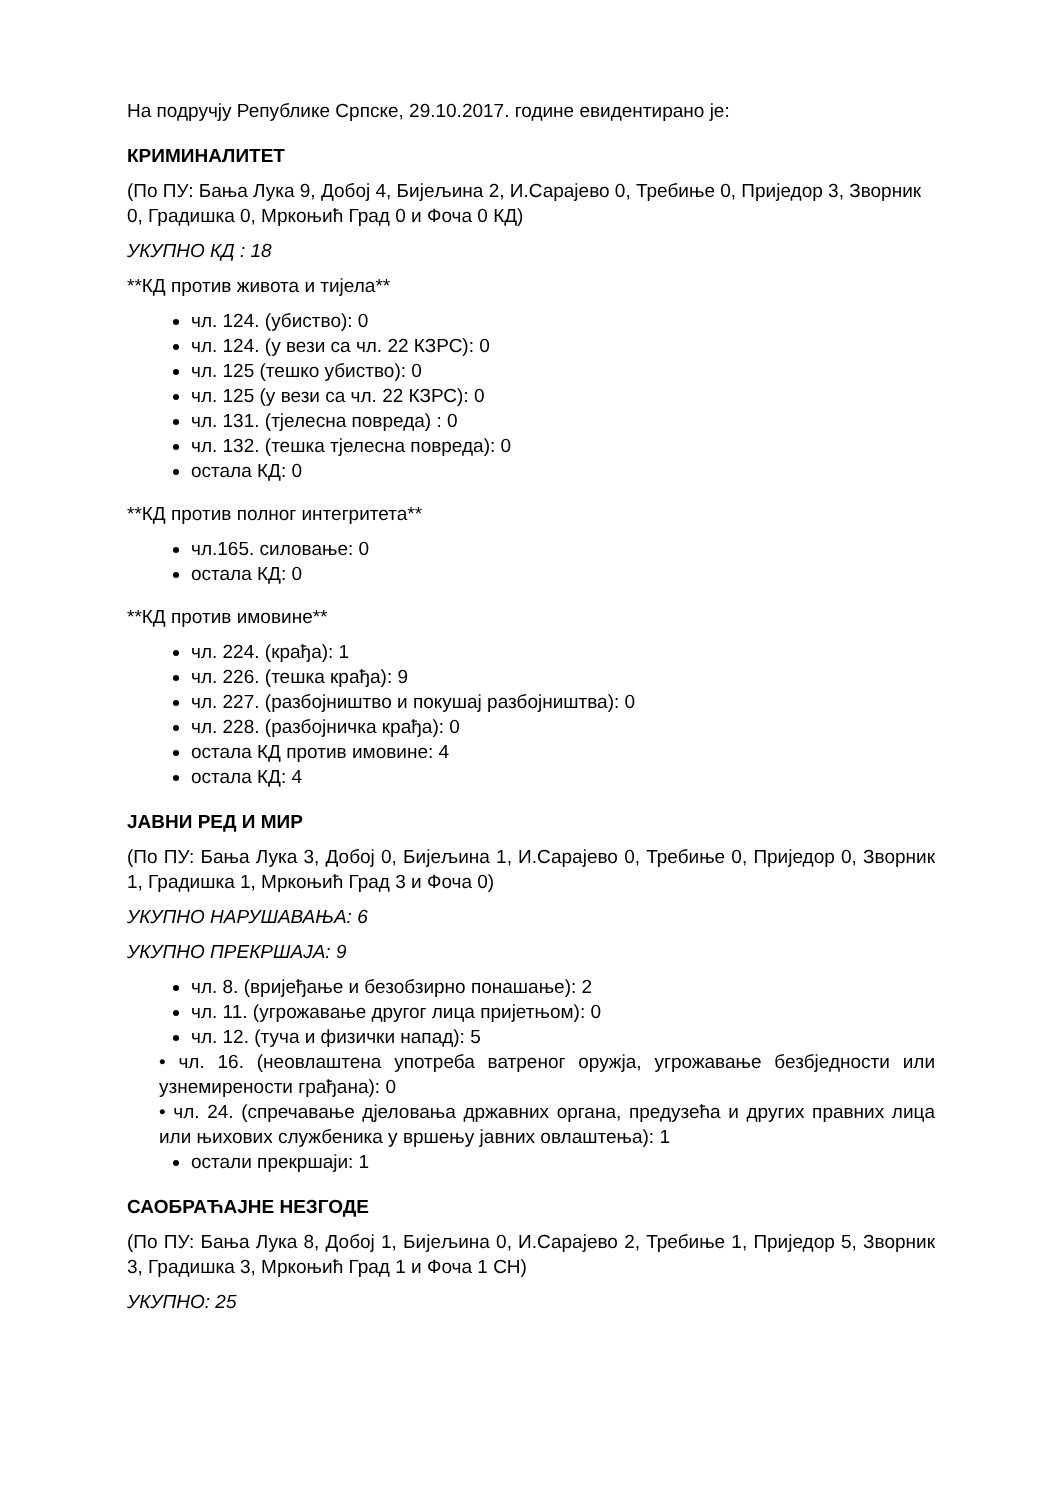На подручју Републике Српске, 29.10.2017. године евидентирано је:
КРИМИНАЛИТЕТ
(По ПУ: Бања Лука 9, Добој 4, Бијељина 2, И.Сарајево 0, Требиње 0, Приједор 3, Зворник 0, Градишка 0, Мркоњић Град 0 и Фоча 0 КД)
УКУПНО КД : 18
**КД против живота и тијела**
чл. 124. (убиство): 0
чл. 124. (у вези са чл. 22 КЗРС): 0
чл. 125 (тешко убиство): 0
чл. 125 (у вези са чл. 22 КЗРС): 0
чл. 131. (тјелесна повреда) : 0
чл. 132. (тешка тјелесна повреда): 0
остала КД: 0
**КД против полног интегритета**
чл.165. силовање: 0
остала КД: 0
**КД против имовине**
чл. 224. (крађа): 1
чл. 226. (тешка крађа): 9
чл. 227. (разбојништво и покушај разбојништва): 0
чл. 228. (разбојничка крађа): 0
остала КД против имовине: 4
остала КД: 4
ЈАВНИ РЕД И МИР
(По ПУ: Бања Лука 3, Добој 0, Бијељина 1, И.Сарајево 0, Требиње 0, Приједор 0, Зворник 1, Градишка 1, Мркоњић Град 3 и Фоча 0)
УКУПНО НАРУШАВАЊА: 6
УКУПНО ПРЕКРШАЈА: 9
чл. 8. (вријеђање и безобзирно понашање): 2
чл. 11. (угрожавање другог лица пријетњом): 0
чл. 12. (туча и физички напад): 5
• чл. 16. (неовлаштена употреба ватреног оружја, угрожавање безбједности или узнемирености грађана): 0
• чл. 24. (спречавање дјеловања државних органа, предузећа и других правних лица или њихових службеника у вршењу јавних овлаштења): 1
остали прекршаји: 1
САОБРАЋАЈНЕ НЕЗГОДЕ
(По ПУ: Бања Лука 8, Добој 1, Бијељина 0, И.Сарајево 2, Требиње 1, Приједор 5, Зворник 3, Градишка 3, Мркоњић Град 1 и Фоча 1 СН)
УКУПНО: 25